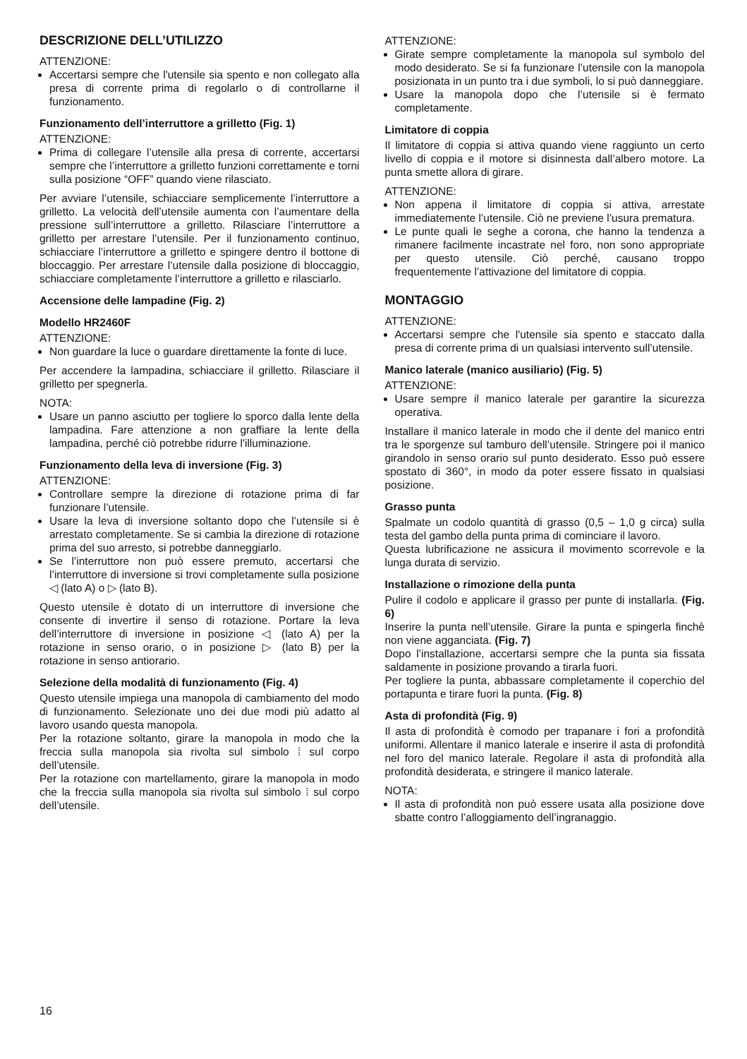DESCRIZIONE DELL’UTILIZZO
ATTENZIONE:
Accertarsi sempre che l'utensile sia spento e non collegato alla presa di corrente prima di regolarlo o di controllarne il funzionamento.
Funzionamento dell’interruttore a grilletto (Fig. 1)
ATTENZIONE:
Prima di collegare l’utensile alla presa di corrente, accertarsi sempre che l’interruttore a grilletto funzioni correttamente e torni sulla posizione “OFF” quando viene rilasciato.
Per avviare l’utensile, schiacciare semplicemente l’interruttore a grilletto. La velocità dell’utensile aumenta con l’aumentare della pressione sull’interruttore a grilletto. Rilasciare l’interruttore a grilletto per arrestare l’utensile. Per il funzionamento continuo, schiacciare l’interruttore a grilletto e spingere dentro il bottone di bloccaggio. Per arrestare l’utensile dalla posizione di bloccaggio, schiacciare completamente l’interruttore a grilletto e rilasciarlo.
Accensione delle lampadine (Fig. 2)
Modello HR2460F
ATTENZIONE:
Non guardare la luce o guardare direttamente la fonte di luce.
Per accendere la lampadina, schiacciare il grilletto. Rilasciare il grilletto per spegnerla.
NOTA:
Usare un panno asciutto per togliere lo sporco dalla lente della lampadina. Fare attenzione a non graffiare la lente della lampadina, perché ciò potrebbe ridurre l'illuminazione.
Funzionamento della leva di inversione (Fig. 3)
ATTENZIONE:
Controllare sempre la direzione di rotazione prima di far funzionare l’utensile.
Usare la leva di inversione soltanto dopo che l’utensile si è arrestato completamente. Se si cambia la direzione di rotazione prima del suo arresto, si potrebbe danneggiarlo.
Se l’interruttore non può essere premuto, accertarsi che l’interruttore di inversione si trovi completamente sulla posizione ◁ (lato A) o ▷ (lato B).
Questo utensile è dotato di un interruttore di inversione che consente di invertire il senso di rotazione. Portare la leva dell’interruttore di inversione in posizione ◁ (lato A) per la rotazione in senso orario, o in posizione ▷ (lato B) per la rotazione in senso antiorario.
Selezione della modalità di funzionamento (Fig. 4)
Questo utensile impiega una manopola di cambiamento del modo di funzionamento. Selezionate uno dei due modi più adatto al lavoro usando questa manopola.
Per la rotazione soltanto, girare la manopola in modo che la freccia sulla manopola sia rivolta sul simbolo ⁞ sul corpo dell’utensile.
Per la rotazione con martellamento, girare la manopola in modo che la freccia sulla manopola sia rivolta sul simbolo ⁞ sul corpo dell’utensile.
ATTENZIONE:
Girate sempre completamente la manopola sul symbolo del modo desiderato. Se si fa funzionare l’utensile con la manopola posizionata in un punto tra i due symboli, lo si può danneggiare.
Usare la manopola dopo che l’utensile si è fermato completamente.
Limitatore di coppia
Il limitatore di coppia si attiva quando viene raggiunto un certo livello di coppia e il motore si disinnesta dall’albero motore. La punta smette allora di girare.
ATTENZIONE:
Non appena il limitatore di coppia si attiva, arrestate immediatemente l’utensile. Ciò ne previene l’usura prematura.
Le punte quali le seghe a corona, che hanno la tendenza a rimanere facilmente incastrate nel foro, non sono appropriate per questo utensile. Ciò perché, causano troppo frequentemente l’attivazione del limitatore di coppia.
MONTAGGIO
ATTENZIONE:
Accertarsi sempre che l'utensile sia spento e staccato dalla presa di corrente prima di un qualsiasi intervento sull’utensile.
Manico laterale (manico ausiliario) (Fig. 5)
ATTENZIONE:
Usare sempre il manico laterale per garantire la sicurezza operativa.
Installare il manico laterale in modo che il dente del manico entri tra le sporgenze sul tamburo dell’utensile. Stringere poi il manico girandolo in senso orario sul punto desiderato. Esso può essere spostato di 360°, in modo da poter essere fissato in qualsiasi posizione.
Grasso punta
Spalmate un codolo quantità di grasso (0,5 – 1,0 g circa) sulla testa del gambo della punta prima di cominciare il lavoro.
Questa lubrificazione ne assicura il movimento scorrevole e la lunga durata di servizio.
Installazione o rimozione della punta
Pulire il codolo e applicare il grasso per punte di installarla. (Fig. 6)
Inserire la punta nell’utensile. Girare la punta e spingerla finchè non viene agganciata. (Fig. 7)
Dopo l’installazione, accertarsi sempre che la punta sia fissata saldamente in posizione provando a tirarla fuori.
Per togliere la punta, abbassare completamente il coperchio del portapunta e tirare fuori la punta. (Fig. 8)
Asta di profondità (Fig. 9)
Il asta di profondità è comodo per trapanare i fori a profondità uniformi. Allentare il manico laterale e inserire il asta di profondità nel foro del manico laterale. Regolare il asta di profondità alla profondità desiderata, e stringere il manico laterale.
NOTA:
Il asta di profondità non può essere usata alla posizione dove sbatte contro l’alloggiamento dell’ingranaggio.
16